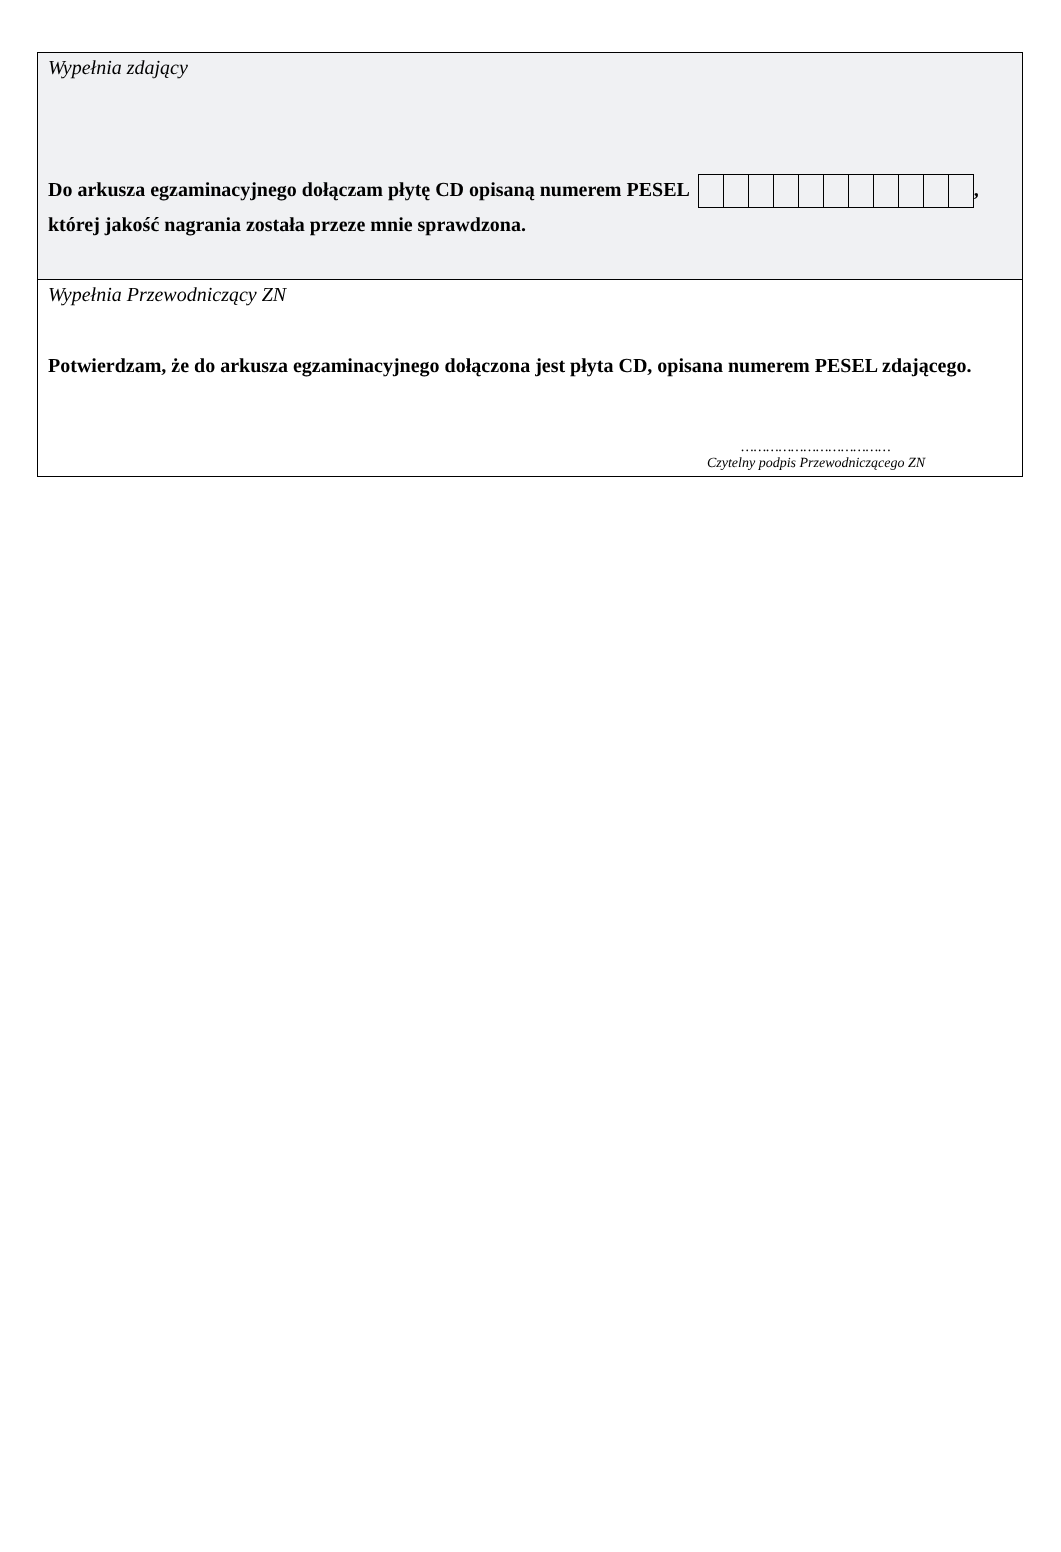Wypełnia zdający
Do arkusza egzaminacyjnego dołączam płytę CD opisaną numerem PESEL ,
której jakość nagrania została przeze mnie sprawdzona.
Wypełnia Przewodniczący ZN
Potwierdzam, że do arkusza egzaminacyjnego dołączona jest płyta CD, opisana numerem PESEL zdającego.
………………………………
Czytelny podpis Przewodniczącego ZN